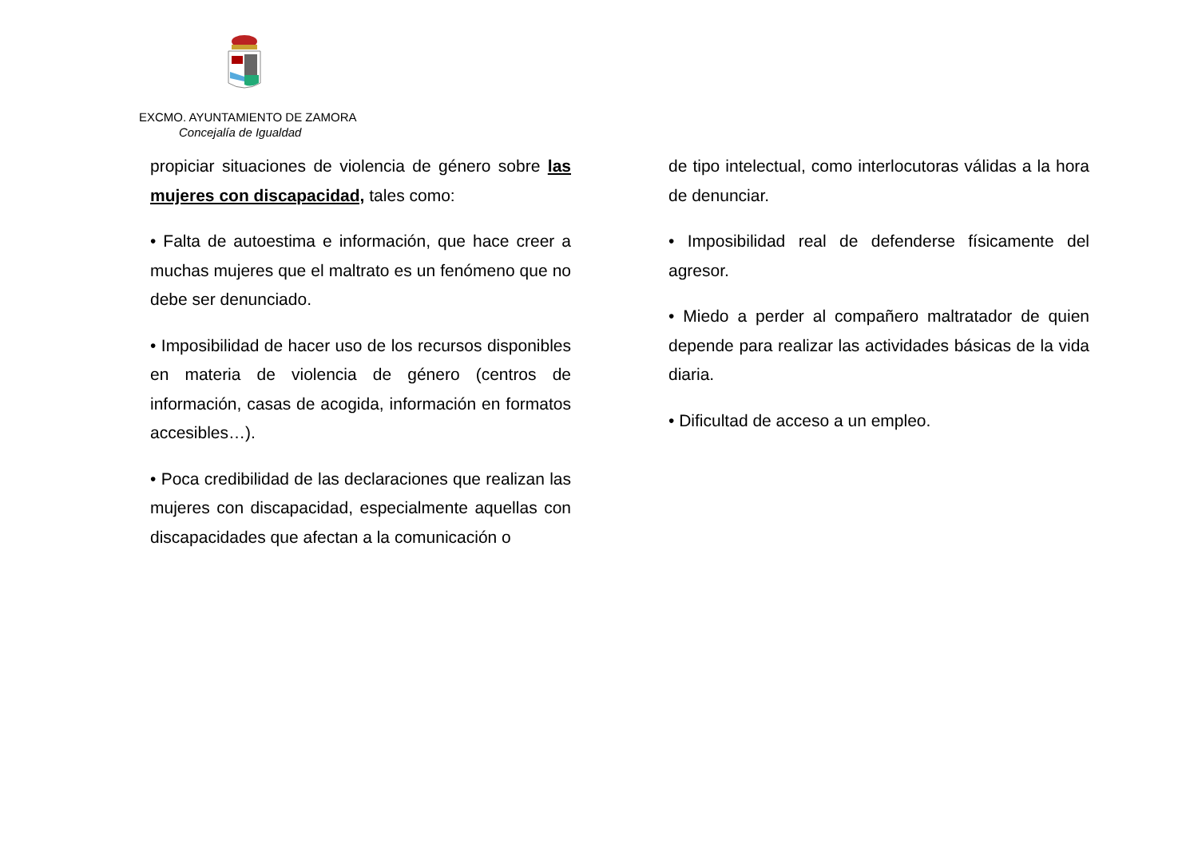EXCMO. AYUNTAMIENTO DE ZAMORA
Concejalía de Igualdad
propiciar situaciones de violencia de género sobre las mujeres con discapacidad, tales como:
• Falta de autoestima e información, que hace creer a muchas mujeres que el maltrato es un fenómeno que no debe ser denunciado.
• Imposibilidad de hacer uso de los recursos disponibles en materia de violencia de género (centros de información, casas de acogida, información en formatos accesibles…).
• Poca credibilidad de las declaraciones que realizan las mujeres con discapacidad, especialmente aquellas con discapacidades que afectan a la comunicación o
de tipo intelectual, como interlocutoras válidas a la hora de denunciar.
• Imposibilidad real de defenderse físicamente del agresor.
• Miedo a perder al compañero maltratador de quien depende para realizar las actividades básicas de la vida diaria.
• Dificultad de acceso a un empleo.